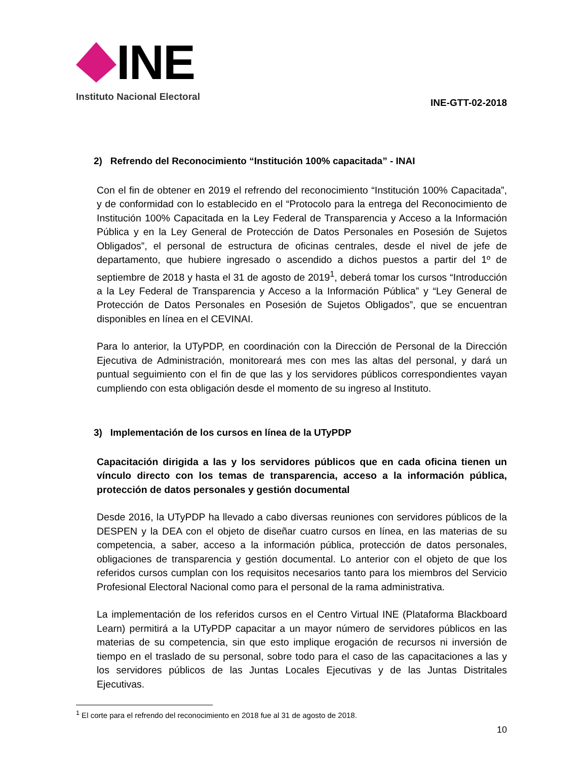INE
Instituto Nacional Electoral
INE-GTT-02-2018
2) Refrendo del Reconocimiento “Institución 100% capacitada” - INAI
Con el fin de obtener en 2019 el refrendo del reconocimiento “Institución 100% Capacitada”, y de conformidad con lo establecido en el “Protocolo para la entrega del Reconocimiento de Institución 100% Capacitada en la Ley Federal de Transparencia y Acceso a la Información Pública y en la Ley General de Protección de Datos Personales en Posesión de Sujetos Obligados”, el personal de estructura de oficinas centrales, desde el nivel de jefe de departamento, que hubiere ingresado o ascendido a dichos puestos a partir del 1º de septiembre de 2018 y hasta el 31 de agosto de 2019<sup>1</sup>, deberá tomar los cursos “Introducción a la Ley Federal de Transparencia y Acceso a la Información Pública” y “Ley General de Protección de Datos Personales en Posesión de Sujetos Obligados”, que se encuentran disponibles en línea en el CEVINAI.
Para lo anterior, la UTyPDP, en coordinación con la Dirección de Personal de la Dirección Ejecutiva de Administración, monitoreará mes con mes las altas del personal, y dará un puntual seguimiento con el fin de que las y los servidores públicos correspondientes vayan cumpliendo con esta obligación desde el momento de su ingreso al Instituto.
3) Implementación de los cursos en línea de la UTyPDP
Capacitación dirigida a las y los servidores públicos que en cada oficina tienen un vínculo directo con los temas de transparencia, acceso a la información pública, protección de datos personales y gestión documental
Desde 2016, la UTyPDP ha llevado a cabo diversas reuniones con servidores públicos de la DESPEN y la DEA con el objeto de diseñar cuatro cursos en línea, en las materias de su competencia, a saber, acceso a la información pública, protección de datos personales, obligaciones de transparencia y gestión documental. Lo anterior con el objeto de que los referidos cursos cumplan con los requisitos necesarios tanto para los miembros del Servicio Profesional Electoral Nacional como para el personal de la rama administrativa.
La implementación de los referidos cursos en el Centro Virtual INE (Plataforma Blackboard Learn) permitirá a la UTyPDP capacitar a un mayor número de servidores públicos en las materias de su competencia, sin que esto implique erogación de recursos ni inversión de tiempo en el traslado de su personal, sobre todo para el caso de las capacitaciones a las y los servidores públicos de las Juntas Locales Ejecutivas y de las Juntas Distritales Ejecutivas.
<sup>1</sup> El corte para el refrendo del reconocimiento en 2018 fue al 31 de agosto de 2018.
10